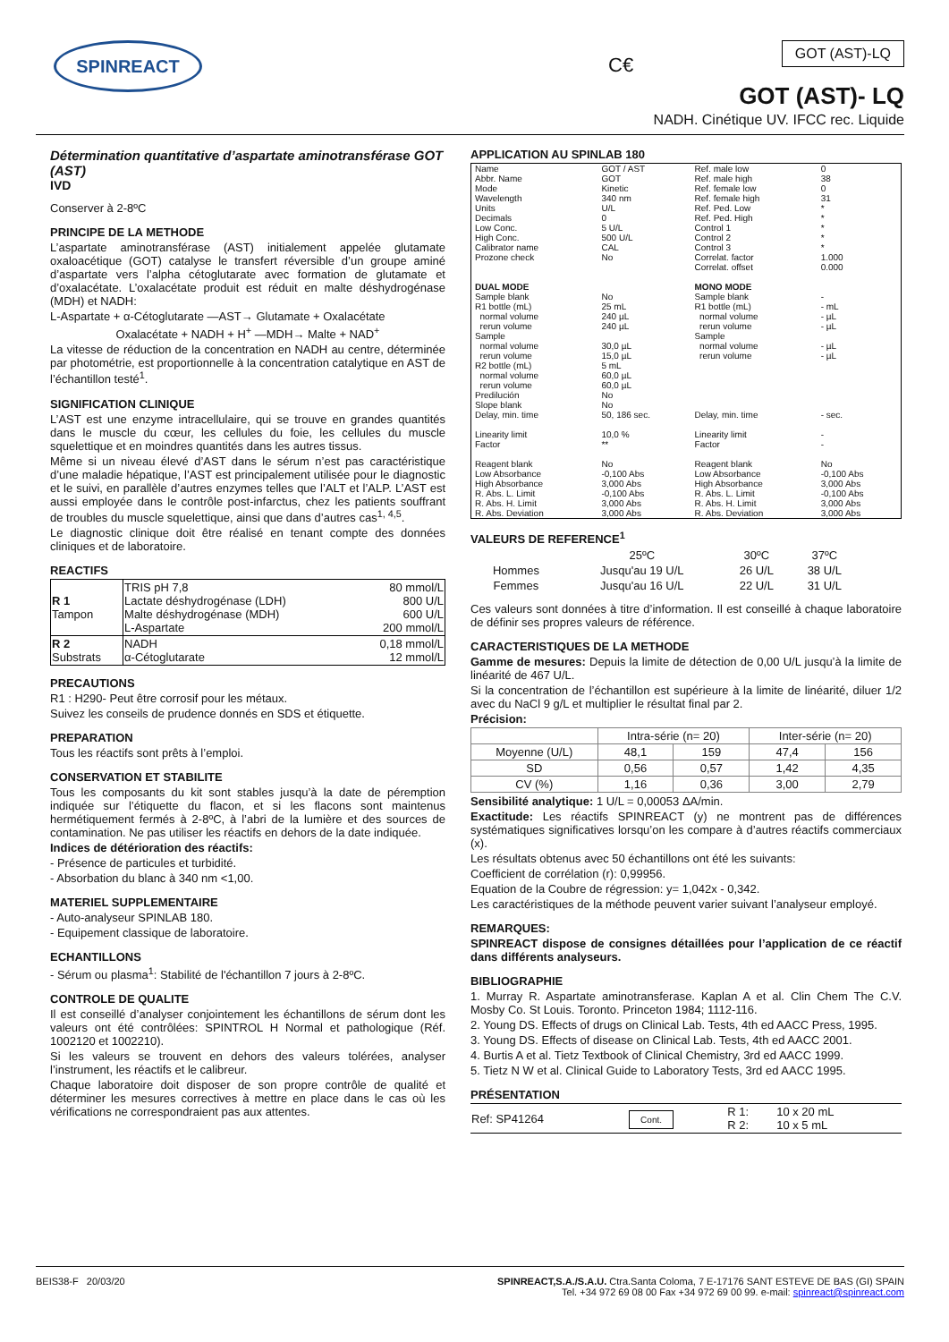SPINREACT
C€
GOT (AST)-LQ
GOT (AST)- LQ
NADH. Cinétique UV. IFCC rec. Liquide
Détermination quantitative d’aspartate aminotransférase GOT (AST)
IVD
Conserver à 2-8ºC
PRINCIPE DE LA METHODE
L’aspartate aminotransférase (AST) initialement appelée glutamate oxaloacétique (GOT) catalyse le transfert réversible d’un groupe aminé d’aspartate vers l’alpha cétoglutarate avec formation de glutamate et d’oxalacétate. L’oxalacétate produit est réduit en malte déshydrogénase (MDH) et NADH:
L-Aspartate + α-Cétoglutarate —AST→ Glutamate + Oxalacétate
Oxalacétate + NADH + H<sup>+</sup> —MDH→ Malte + NAD<sup>+</sup>
La vitesse de réduction de la concentration en NADH au centre, déterminée par photométrie, est proportionnelle à la concentration catalytique en AST de l’échantillon testé<sup>1</sup>.
SIGNIFICATION CLINIQUE
L’AST est une enzyme intracellulaire, qui se trouve en grandes quantités dans le muscle du cœur, les cellules du foie, les cellules du muscle squelettique et en moindres quantités dans les autres tissus.
Même si un niveau élevé d’AST dans le sérum n’est pas caractéristique d’une maladie hépatique, l’AST est principalement utilisée pour le diagnostic et le suivi, en parallèle d’autres enzymes telles que l’ALT et l’ALP. L’AST est aussi employée dans le contrôle post-infarctus, chez les patients souffrant de troubles du muscle squelettique, ainsi que dans d’autres cas<sup>1, 4,5</sup>.
Le diagnostic clinique doit être réalisé en tenant compte des données cliniques et de laboratoire.
REACTIFS
| R 1 Tampon | TRIS pH 7,8 Lactate déshydrogénase (LDH) Malte déshydrogénase (MDH) L-Aspartate | 80 mmol/L 800 U/L 600 U/L 200 mmol/L |
| R 2 Substrats | NADH α-Cétoglutarate | 0,18 mmol/L 12 mmol/L |
PRECAUTIONS
R1 : H290- Peut être corrosif pour les métaux.
Suivez les conseils de prudence donnés en SDS et étiquette.
PREPARATION
Tous les réactifs sont prêts à l’emploi.
CONSERVATION ET STABILITE
Tous les composants du kit sont stables jusqu’à la date de péremption indiquée sur l’étiquette du flacon, et si les flacons sont maintenus hermétiquement fermés à 2-8ºC, à l’abri de la lumière et des sources de contamination. Ne pas utiliser les réactifs en dehors de la date indiquée.
Indices de détérioration des réactifs:
- Présence de particules et turbidité.
- Absorbation du blanc à 340 nm <1,00.
MATERIEL SUPPLEMENTAIRE
- Auto-analyseur SPINLAB 180.
- Equipement classique de laboratoire.
ECHANTILLONS
- Sérum ou plasma<sup>1</sup>: Stabilité de l'échantillon 7 jours à 2-8ºC.
CONTROLE DE QUALITE
Il est conseillé d’analyser conjointement les échantillons de sérum dont les valeurs ont été contrôlées: SPINTROL H Normal et pathologique (Réf. 1002120 et 1002210).
Si les valeurs se trouvent en dehors des valeurs tolérées, analyser l’instrument, les réactifs et le calibreur.
Chaque laboratoire doit disposer de son propre contrôle de qualité et déterminer les mesures correctives à mettre en place dans le cas où les vérifications ne correspondraient pas aux attentes.
APPLICATION AU SPINLAB 180
| Name Abbr. Name Mode Wavelength Units Decimals Low Conc. High Conc. Calibrator name Prozone check | GOT / AST GOT Kinetic 340 nm U/L 0 5 U/L 500 U/L CAL No | Ref. male low Ref. male high Ref. female low Ref. female high Ref. Ped. Low Ref. Ped. High Control 1 Control 2 Control 3 Correlat. factor Correlat. offset | 0 38 0 31 * * * * * 1.000 0.000 |
| DUAL MODE | | MONO MODE | |
| Sample blank R1 bottle (mL) normal volume rerun volume Sample normal volume rerun volume R2 bottle (mL) normal volume rerun volume Predilución Slope blank Delay, min. time Linearity limit Factor Reagent blank Low Absorbance High Absorbance R. Abs. L. Limit R. Abs. H. Limit R. Abs. Deviation | No 25 mL 240 µL 240 µL 30,0 µL 15,0 µL 5 mL 60,0 µL 60,0 µL No No 50, 186 sec. 10,0 % ** No -0,100 Abs 3,000 Abs -0,100 Abs 3,000 Abs 3,000 Abs | Sample blank R1 bottle (mL) normal volume rerun volume Sample normal volume rerun volume Delay, min. time Linearity limit Factor Reagent blank Low Absorbance High Absorbance R. Abs. L. Limit R. Abs. H. Limit R. Abs. Deviation | - - mL - µL - µL - µL - µL - sec. - - No -0,100 Abs 3,000 Abs -0,100 Abs 3,000 Abs 3,000 Abs |
VALEURS DE REFERENCE<sup>1</sup>
| | 25ºC | 30ºC | 37ºC |
| --- | --- | --- | --- |
| Hommes | Jusqu'au 19 U/L | 26 U/L | 38 U/L |
| Femmes | Jusqu'au 16 U/L | 22 U/L | 31 U/L |
Ces valeurs sont données à titre d’information. Il est conseillé à chaque laboratoire de définir ses propres valeurs de référence.
CARACTERISTIQUES DE LA METHODE
Gamme de mesures: Depuis la limite de détection de 0,00 U/L jusqu’à la limite de linéarité de 467 U/L.
Si la concentration de l’échantillon est supérieure à la limite de linéarité, diluer 1/2 avec du NaCl 9 g/L et multiplier le résultat final par 2.
Précision:
| | Intra-série (n= 20) | | Inter-série (n= 20) | |
| --- | --- | --- | --- | --- |
| Moyenne (U/L) | 48,1 | 159 | 47,4 | 156 |
| SD | 0,56 | 0,57 | 1,42 | 4,35 |
| CV (%) | 1,16 | 0,36 | 3,00 | 2,79 |
Sensibilité analytique: 1 U/L = 0,00053 ΔA/min.
Exactitude: Les réactifs SPINREACT (y) ne montrent pas de différences systématiques significatives lorsqu’on les compare à d’autres réactifs commerciaux (x).
Les résultats obtenus avec 50 échantillons ont été les suivants:
Coefficient de corrélation (r): 0,99956.
Equation de la Coubre de régression: y= 1,042x - 0,342.
Les caractéristiques de la méthode peuvent varier suivant l’analyseur employé.
REMARQUES:
SPINREACT dispose de consignes détaillées pour l’application de ce réactif dans différents analyseurs.
BIBLIOGRAPHIE
1. Murray R. Aspartate aminotransferase. Kaplan A et al. Clin Chem The C.V. Mosby Co. St Louis. Toronto. Princeton 1984; 1112-116.
2. Young DS. Effects of drugs on Clinical Lab. Tests, 4th ed AACC Press, 1995.
3. Young DS. Effects of disease on Clinical Lab. Tests, 4th ed AACC 2001.
4. Burtis A et al. Tietz Textbook of Clinical Chemistry, 3rd ed AACC 1999.
5. Tietz N W et al. Clinical Guide to Laboratory Tests, 3rd ed AACC 1995.
PRÉSENTATION
| Ref: SP41264 | Cont. | R 1: R 2: | 10 x 20 mL 10 x 5 mL |
BEIS38-F 20/03/20 SPINREACT,S.A./S.A.U. Ctra.Santa Coloma, 7 E-17176 SANT ESTEVE DE BAS (GI) SPAIN
Tel. +34 972 69 08 00 Fax +34 972 69 00 99. e-mail: spinreact@spinreact.com